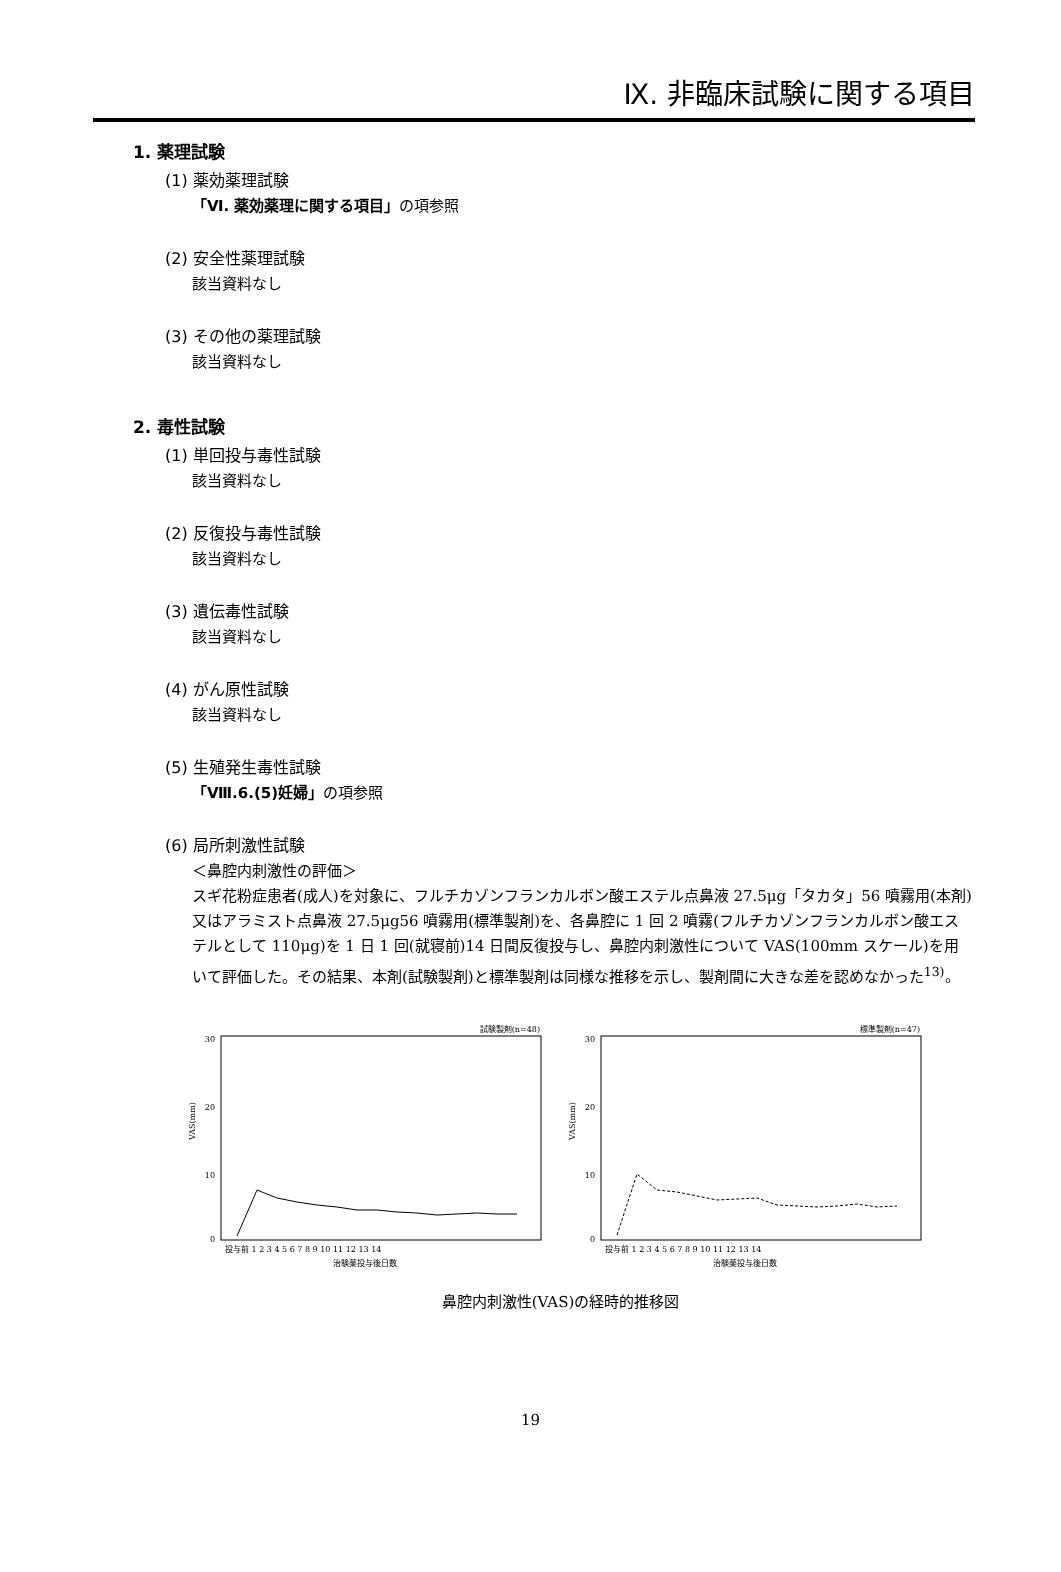Ⅸ. 非臨床試験に関する項目
1. 薬理試験
(1) 薬効薬理試験
「Ⅵ. 薬効薬理に関する項目」の項参照
(2) 安全性薬理試験
該当資料なし
(3) その他の薬理試験
該当資料なし
2. 毒性試験
(1) 単回投与毒性試験
該当資料なし
(2) 反復投与毒性試験
該当資料なし
(3) 遺伝毒性試験
該当資料なし
(4) がん原性試験
該当資料なし
(5) 生殖発生毒性試験
「Ⅷ.6.(5)妊婦」の項参照
(6) 局所刺激性試験
＜鼻腔内刺激性の評価＞
スギ花粉症患者(成人)を対象に、フルチカゾンフランカルボン酸エステル点鼻液 27.5μg「タカタ」56 噴霧用(本剤)又はアラミスト点鼻液 27.5μg56 噴霧用(標準製剤)を、各鼻腔に 1 回 2 噴霧(フルチカゾンフランカルボン酸エステルとして 110μg)を 1 日 1 回(就寝前)14 日間反復投与し、鼻腔内刺激性について VAS(100mm スケール)を用いて評価した。その結果、本剤(試験製剤)と標準製剤は同様な推移を示し、製剤間に大きな差を認めなかった<sup>13)</sup>。
試験製剤(n=48)
30
20
10
0
VAS(mm)
投与前 1 2 3 4 5 6 7 8 9 10 11 12 13 14
治験薬投与後日数
標準製剤(n=47)
30
20
10
0
VAS(mm)
投与前 1 2 3 4 5 6 7 8 9 10 11 12 13 14
治験薬投与後日数
鼻腔内刺激性(VAS)の経時的推移図
19